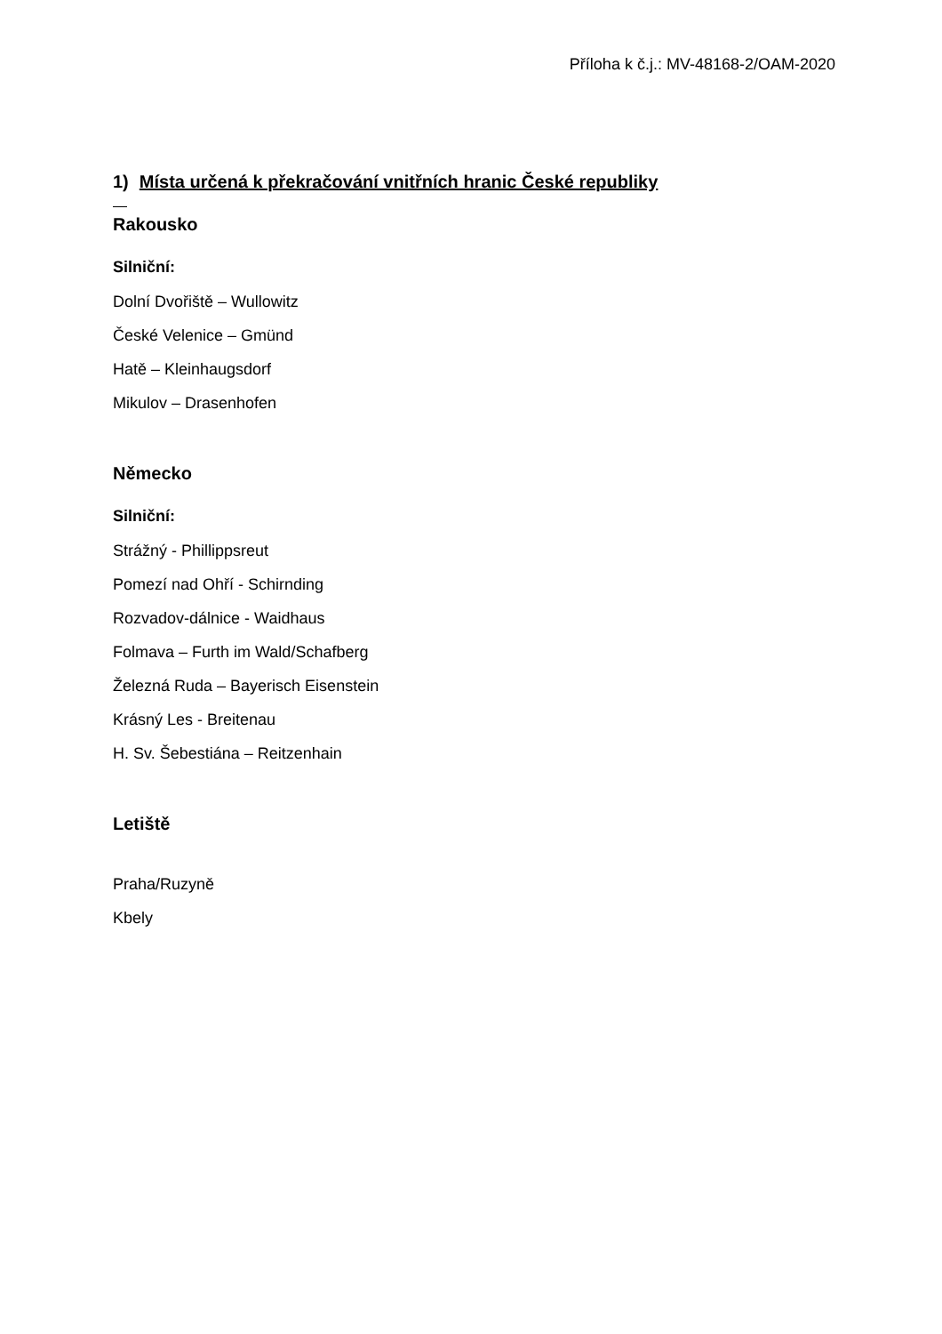Příloha k č.j.: MV-48168-2/OAM-2020
1) Místa určená k překračování vnitřních hranic České republiky
Rakousko
Silniční:
Dolní Dvořiště – Wullowitz
České Velenice – Gmünd
Hatě – Kleinhaugsdorf
Mikulov – Drasenhofen
Německo
Silniční:
Strážný - Phillippsreut
Pomezí nad Ohří - Schirnding
Rozvadov-dálnice - Waidhaus
Folmava – Furth im Wald/Schafberg
Železná Ruda – Bayerisch Eisenstein
Krásný Les - Breitenau
H. Sv. Šebestiána – Reitzenhain
Letiště
Praha/Ruzyně
Kbely